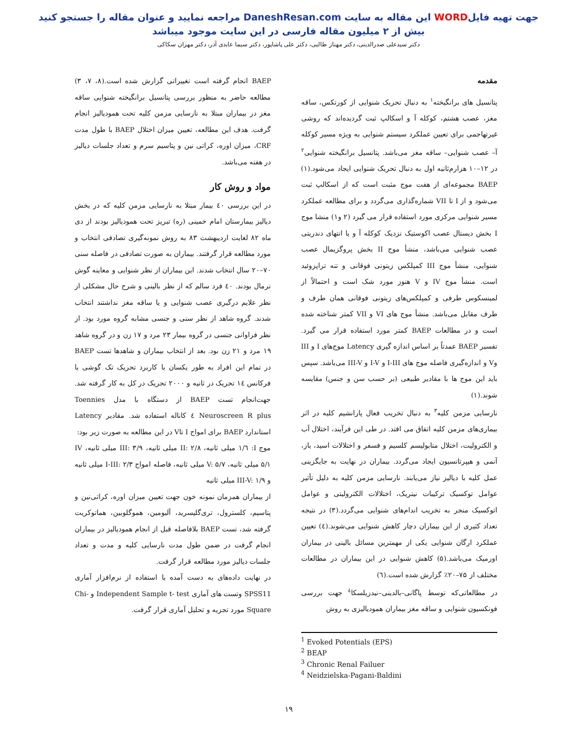جهت تهیه فایلWORD این مقاله به سایت DaneshResan.com مراجعه نمایید و عنوان مقاله را جستجو کنید
بیش از ۲ میلیون مقاله فارسی در این سایت موجود میباشد
دکتر سیدعلی صدرالدینی، دکتر مهناز طالبی، دکتر علی پاشاپور، دکتر سیما عابدی آذر، دکتر مهران سکاکی
مقدمه
پتانسیل های برانگیخته<sup>۱</sup> به دنبال تحریک شنوایی از کورتکس، ساقه مغز، عصب هشتم، کوکله آ و اسکالپ ثبت گردیده‌اند که روشی غیرتهاجمی برای تعیین عملکرد سیستم شنوایی به ویژه مسیر کوکله آ– عصب شنوایی– ساقه مغز می‌باشد. پتانسیل برانگیخته شنوایی<sup>۲</sup> در ۱۲–۱۰ هزارم‌ثانیه اول به دنبال تحریک شنوایی ایجاد می‌شود.(۱) BAEP مجموعه‌ای از هفت موج مثبت است که از اسکالپ ثبت می‌شود و از I تا VII شماره‌گذاری می‌گردد و برای مطالعه عملکرد مسیر شنوایی مرکزی مورد استفاده قرار می گیرد (۲ و۱) منشا موج I بخش دیستال عصب اکوستیک نزدیک کوکله آ و یا انتهای دندریتی عصب شنوایی می‌باشد، منشأ موج II بخش پروگزیمال عصب شنوایی، منشأ موج III کمپلکس زیتونی فوقانی و تنه تراپزوئید است. منشأ موج IV و V هنوز مورد شک است و احتمالاً از لمینسکوس طرفی و کمپلکس‌های زیتونی فوقانی همان طرف و طرف مقابل می‌باشد. منشأ موج های VI و VII کمتر شناخته شده است و در مطالعات BAEP کمتر مورد استفاده قرار می گیرد. تفسیر BAEP عمدتاً بر اساس اندازه گیری Latency موج‌های I و III وV و اندازه‌گیری فاصله موج های I-III و I-V و III-V می‌باشد. سپس باید این موج ها با مقادیر طبیعی (بر حسب سن و جنس) مقایسه شوند.(۱)
نارسایی مزمن کلیه<sup>۳</sup> به دنبال تخریب فعال پارانشیم کلیه در اثر بیماری‌های مزمن کلیه اتفاق می افتد. در طی این فرآیند، اختلال آب و الکترولیت، اختلال متابولیسم کلسیم و فسفر و اختلالات اسید، باز، آنمی و هیپرتانسیون ایجاد می‌گردد. بیماران در نهایت به جایگزینی عمل کلیه با دیالیز نیاز می‌یابند. نارسایی مزمن کلیه به دلیل تأثیر عوامل توکسیک ترکیبات نیتریک، اختلالات الکترولیتی و عوامل اتوکسیک منجر به تخریب اندام‌های شنوایی می‌گردد.(۳) در نتیجه تعداد کثیری از این بیماران دچار کاهش شنوایی می‌شوند.(٤) تعیین عملکرد ارگان شنوایی یکی از مهمترین مسائل بالینی در بیماران اورمیک می‌باشد.(۵) کاهش شنوایی در این بیماران در مطالعات مختلف از ۷۵–۲۰٪ گزارش شده است.(٦)
در مطالعاتی‌که توسط پاگانی–بالدینی–نیدزیلسکا<sup>٤</sup> جهت بررسی فونکسیون شنوایی و ساقه مغز بیماران همودیالیزی به روش
<sup>1</sup> Evoked Potentials (EPS)
<sup>2</sup> BEAP
<sup>3</sup> Chronic Renal Failuer
<sup>4</sup> Neidzielska-Pagani-Baldini
BAEP انجام گرفته است تغییراتی گزارش شده است.(۸، ۷، ۳) مطالعه حاضر به منظور بررسی پتانسیل برانگیخته شنوایی ساقه مغز در بیماران مبتلا به نارسایی مزمن کلیه تحت همودیالیز انجام گرفت. هدف این مطالعه، تعیین میزان اختلال BAEP با طول مدت CRF، میزان اوره، کراتی نین و پتاسیم سرم و تعداد جلسات دیالیز در هفته می‌باشد.
مواد و روش کار
در این بررسی ٤٠ بیمار مبتلا به نارسایی مزمن کلیه که در بخش دیالیز بیمارستان امام خمینی (ره) تبریز تحت همودیالیز بودند از دی ماه ۸۲ لغایت اردیبهشت ۸۳ به روش نمونه‌گیری تصادفی انتخاب و مورد مطالعه قرار گرفتند. بیماران به صورت تصادفی در فاصله سنی ۷۰–۲۰ سال انتخاب شدند. این بیماران از نظر شنوایی و معاینه گوش نرمال بودند. ٤٠ فرد سالم که از نظر بالینی و شرح حال مشکلی از نظر علایم درگیری عصب شنوایی و یا ساقه مغز نداشتند انتخاب شدند. گروه شاهد از نظر سنی و جنسی مشابه گروه مورد بود. از نظر فراوانی جنسی در گروه بیمار ۲۳ مرد و ۱۷ زن و در گروه شاهد ۱۹ مرد و ۲۱ زن بود. بعد از انتخاب بیماران و شاهدها تست BAEP در تمام این افراد به طور یکسان با کاربرد تحریک تک گوشی با فرکانس ١٤ تحریک در ثانیه و ۲۰۰۰ تحریک در کل به کار گرفته شد. جهت‌انجام تست BAEP از دستگاه با مدل Toennies Neuroscreen R plus ٤ کاناله استفاده شد. مقادیر Latency استاندارد BAEP برای امواج I تاV در این مطالعه به صورت زیر بود:
موج I: ١/٦ میلی ثانیه، II: ۲/۸ میلی ثانیه، III: ۳/۹ میلی ثانیه، IV ۵/۱ میلی ثانیه، V: ۵/۷ میلی ثانیه، فاصله امواج I-III: ۲/۳ میلی ثانیه و III-V: ۱/۹ میلی ثانیه
از بیماران همزمان نمونه خون جهت تعیین میزان اوره، کراتی‌نین و پتاسیم، کلسترول، تری‌گلیسرید، آلبومین، هموگلوبین، هماتوکریت گرفته شد، تست BAEP بلافاصله قبل از انجام همودیالیز در بیماران انجام گرفت در ضمن طول مدت نارسایی کلیه و مدت و تعداد جلسات دیالیز مورد مطالعه قرار گرفت.
در نهایت داده‌های به دست آمده با استفاده از نرم‌افزار آماری SPSS11 وتست های آماری Independent Sample t- test و Chi-Square مورد تجزیه و تحلیل آماری قرار گرفت.
۱۹